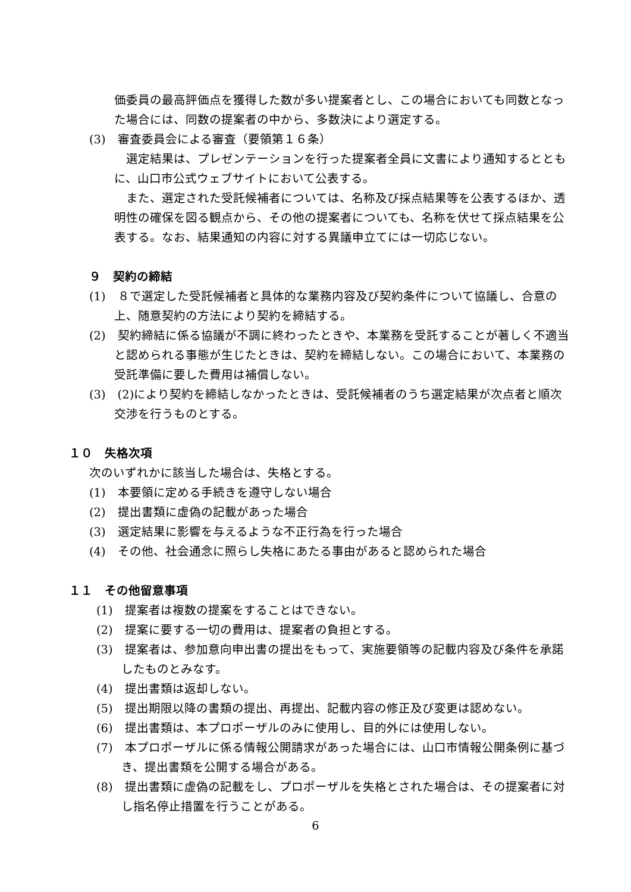価委員の最高評価点を獲得した数が多い提案者とし、この場合においても同数となった場合には、同数の提案者の中から、多数決により選定する。
(3)　審査委員会による審査（要領第１６条）
　選定結果は、プレゼンテーションを行った提案者全員に文書により通知するとともに、山口市公式ウェブサイトにおいて公表する。
　また、選定された受託候補者については、名称及び採点結果等を公表するほか、透明性の確保を図る観点から、その他の提案者についても、名称を伏せて採点結果を公表する。なお、結果通知の内容に対する異議申立てには一切応じない。
９　契約の締結
(1)　８で選定した受託候補者と具体的な業務内容及び契約条件について協議し、合意の上、随意契約の方法により契約を締結する。
(2)　契約締結に係る協議が不調に終わったときや、本業務を受託することが著しく不適当と認められる事態が生じたときは、契約を締結しない。この場合において、本業務の受託準備に要した費用は補償しない。
(3)　(2)により契約を締結しなかったときは、受託候補者のうち選定結果が次点者と順次交渉を行うものとする。
１０　失格次項
次のいずれかに該当した場合は、失格とする。
(1)　本要領に定める手続きを遵守しない場合
(2)　提出書類に虚偽の記載があった場合
(3)　選定結果に影響を与えるような不正行為を行った場合
(4)　その他、社会通念に照らし失格にあたる事由があると認められた場合
１１　その他留意事項
(1)　提案者は複数の提案をすることはできない。
(2)　提案に要する一切の費用は、提案者の負担とする。
(3)　提案者は、参加意向申出書の提出をもって、実施要領等の記載内容及び条件を承諾したものとみなす。
(4)　提出書類は返却しない。
(5)　提出期限以降の書類の提出、再提出、記載内容の修正及び変更は認めない。
(6)　提出書類は、本プロポーザルのみに使用し、目的外には使用しない。
(7)　本プロポーザルに係る情報公開請求があった場合には、山口市情報公開条例に基づき、提出書類を公開する場合がある。
(8)　提出書類に虚偽の記載をし、プロポーザルを失格とされた場合は、その提案者に対し指名停止措置を行うことがある。
6